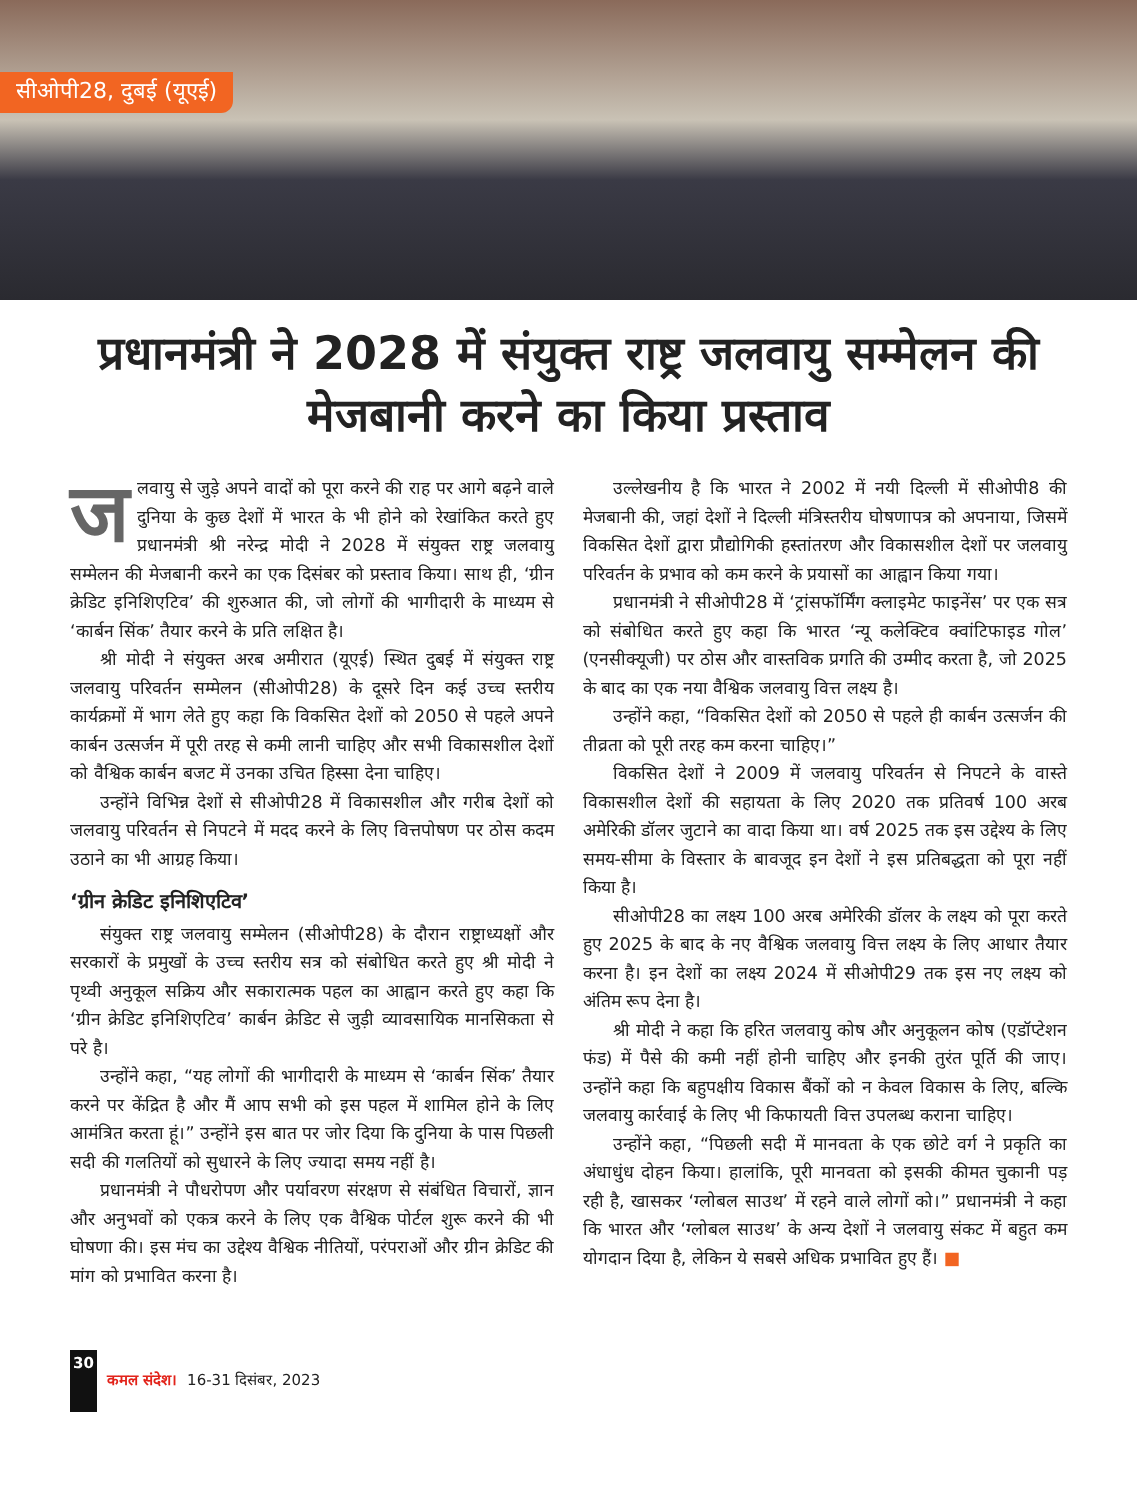सीओपी28, दुबई (यूएई)
प्रधानमंत्री ने 2028 में संयुक्त राष्ट्र जलवायु सम्मेलन की मेजबानी करने का किया प्रस्ताव
जलवायु से जुड़े अपने वादों को पूरा करने की राह पर आगे बढ़ने वाले दुनिया के कुछ देशों में भारत के भी होने को रेखांकित करते हुए प्रधानमंत्री श्री नरेन्द्र मोदी ने 2028 में संयुक्त राष्ट्र जलवायु सम्मेलन की मेजबानी करने का एक दिसंबर को प्रस्ताव किया। साथ ही, ‘ग्रीन क्रेडिट इनिशिएटिव’ की शुरुआत की, जो लोगों की भागीदारी के माध्यम से ‘कार्बन सिंक’ तैयार करने के प्रति लक्षित है।
श्री मोदी ने संयुक्त अरब अमीरात (यूएई) स्थित दुबई में संयुक्त राष्ट्र जलवायु परिवर्तन सम्मेलन (सीओपी28) के दूसरे दिन कई उच्च स्तरीय कार्यक्रमों में भाग लेते हुए कहा कि विकसित देशों को 2050 से पहले अपने कार्बन उत्सर्जन में पूरी तरह से कमी लानी चाहिए और सभी विकासशील देशों को वैश्विक कार्बन बजट में उनका उचित हिस्सा देना चाहिए।
उन्होंने विभिन्न देशों से सीओपी28 में विकासशील और गरीब देशों को जलवायु परिवर्तन से निपटने में मदद करने के लिए वित्तपोषण पर ठोस कदम उठाने का भी आग्रह किया।
‘ग्रीन क्रेडिट इनिशिएटिव’
संयुक्त राष्ट्र जलवायु सम्मेलन (सीओपी28) के दौरान राष्ट्राध्यक्षों और सरकारों के प्रमुखों के उच्च स्तरीय सत्र को संबोधित करते हुए श्री मोदी ने पृथ्वी अनुकूल सक्रिय और सकारात्मक पहल का आह्वान करते हुए कहा कि ‘ग्रीन क्रेडिट इनिशिएटिव’ कार्बन क्रेडिट से जुड़ी व्यावसायिक मानसिकता से परे है।
उन्होंने कहा, “यह लोगों की भागीदारी के माध्यम से ‘कार्बन सिंक’ तैयार करने पर केंद्रित है और मैं आप सभी को इस पहल में शामिल होने के लिए आमंत्रित करता हूं।” उन्होंने इस बात पर जोर दिया कि दुनिया के पास पिछली सदी की गलतियों को सुधारने के लिए ज्यादा समय नहीं है।
प्रधानमंत्री ने पौधरोपण और पर्यावरण संरक्षण से संबंधित विचारों, ज्ञान और अनुभवों को एकत्र करने के लिए एक वैश्विक पोर्टल शुरू करने की भी घोषणा की। इस मंच का उद्देश्य वैश्विक नीतियों, परंपराओं और ग्रीन क्रेडिट की मांग को प्रभावित करना है।
उल्लेखनीय है कि भारत ने 2002 में नयी दिल्ली में सीओपी8 की मेजबानी की, जहां देशों ने दिल्ली मंत्रिस्तरीय घोषणापत्र को अपनाया, जिसमें विकसित देशों द्वारा प्रौद्योगिकी हस्तांतरण और विकासशील देशों पर जलवायु परिवर्तन के प्रभाव को कम करने के प्रयासों का आह्वान किया गया।
प्रधानमंत्री ने सीओपी28 में ‘ट्रांसफॉर्मिंग क्लाइमेट फाइनेंस’ पर एक सत्र को संबोधित करते हुए कहा कि भारत ‘न्यू कलेक्टिव क्वांटिफाइड गोल’ (एनसीक्यूजी) पर ठोस और वास्तविक प्रगति की उम्मीद करता है, जो 2025 के बाद का एक नया वैश्विक जलवायु वित्त लक्ष्य है।
उन्होंने कहा, “विकसित देशों को 2050 से पहले ही कार्बन उत्सर्जन की तीव्रता को पूरी तरह कम करना चाहिए।”
विकसित देशों ने 2009 में जलवायु परिवर्तन से निपटने के वास्ते विकासशील देशों की सहायता के लिए 2020 तक प्रतिवर्ष 100 अरब अमेरिकी डॉलर जुटाने का वादा किया था। वर्ष 2025 तक इस उद्देश्य के लिए समय-सीमा के विस्तार के बावजूद इन देशों ने इस प्रतिबद्धता को पूरा नहीं किया है।
सीओपी28 का लक्ष्य 100 अरब अमेरिकी डॉलर के लक्ष्य को पूरा करते हुए 2025 के बाद के नए वैश्विक जलवायु वित्त लक्ष्य के लिए आधार तैयार करना है। इन देशों का लक्ष्य 2024 में सीओपी29 तक इस नए लक्ष्य को अंतिम रूप देना है।
श्री मोदी ने कहा कि हरित जलवायु कोष और अनुकूलन कोष (एडॉप्टेशन फंड) में पैसे की कमी नहीं होनी चाहिए और इनकी तुरंत पूर्ति की जाए। उन्होंने कहा कि बहुपक्षीय विकास बैंकों को न केवल विकास के लिए, बल्कि जलवायु कार्रवाई के लिए भी किफायती वित्त उपलब्ध कराना चाहिए।
उन्होंने कहा, “पिछली सदी में मानवता के एक छोटे वर्ग ने प्रकृति का अंधाधुंध दोहन किया। हालांकि, पूरी मानवता को इसकी कीमत चुकानी पड़ रही है, खासकर ‘ग्लोबल साउथ’ में रहने वाले लोगों को।” प्रधानमंत्री ने कहा कि भारत और ‘ग्लोबल साउथ’ के अन्य देशों ने जलवायु संकट में बहुत कम योगदान दिया है, लेकिन ये सबसे अधिक प्रभावित हुए हैं। ■
30 कमल संदेश। 16-31 दिसंबर, 2023